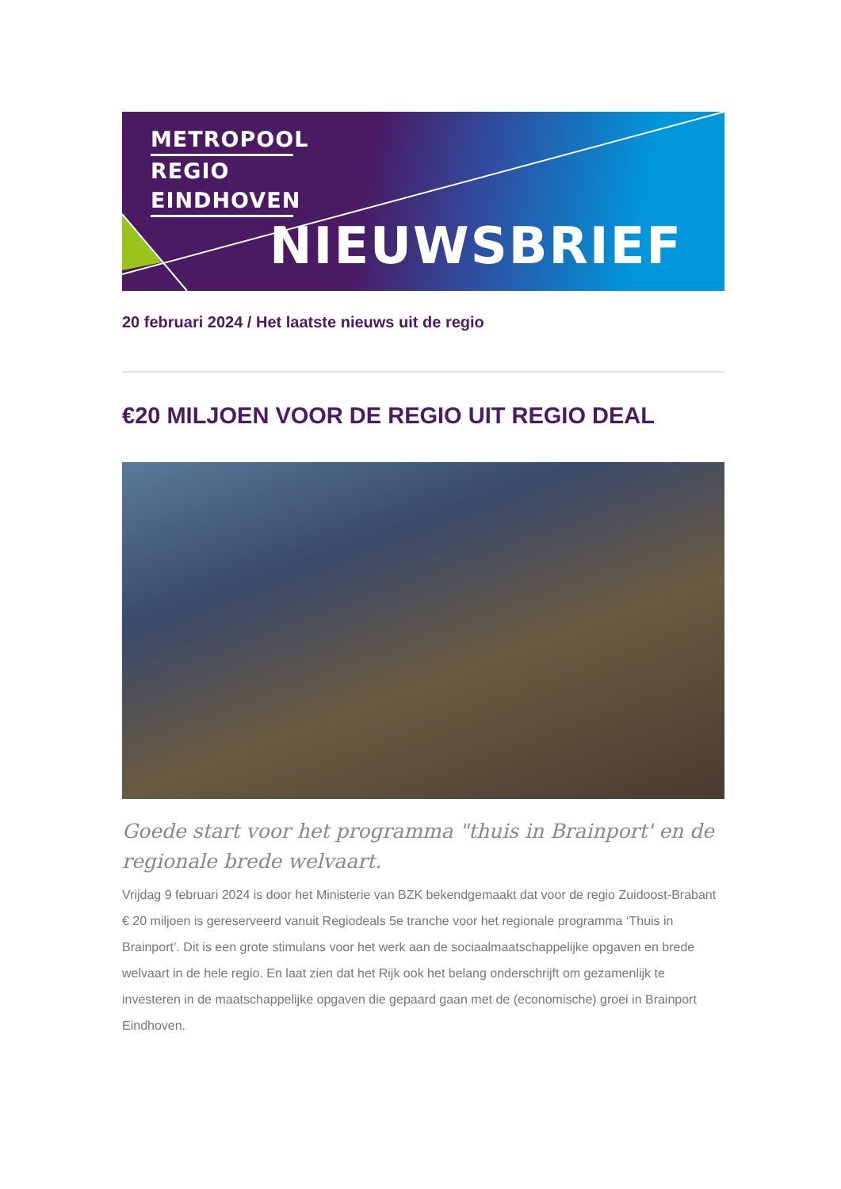METROPOOL
REGIO
EINDHOVEN
NIEUWSBRIEF
20 februari 2024 / Het laatste nieuws uit de regio
€20 MILJOEN VOOR DE REGIO UIT REGIO DEAL
Goede start voor het programma "thuis in Brainport' en de regionale brede welvaart.
Vrijdag 9 februari 2024 is door het Ministerie van BZK bekendgemaakt dat voor de regio Zuidoost-Brabant € 20 miljoen is gereserveerd vanuit Regiodeals 5e tranche voor het regionale programma ‘Thuis in Brainport’. Dit is een grote stimulans voor het werk aan de sociaalmaatschappelijke opgaven en brede welvaart in de hele regio. En laat zien dat het Rijk ook het belang onderschrijft om gezamenlijk te investeren in de maatschappelijke opgaven die gepaard gaan met de (economische) groei in Brainport Eindhoven.